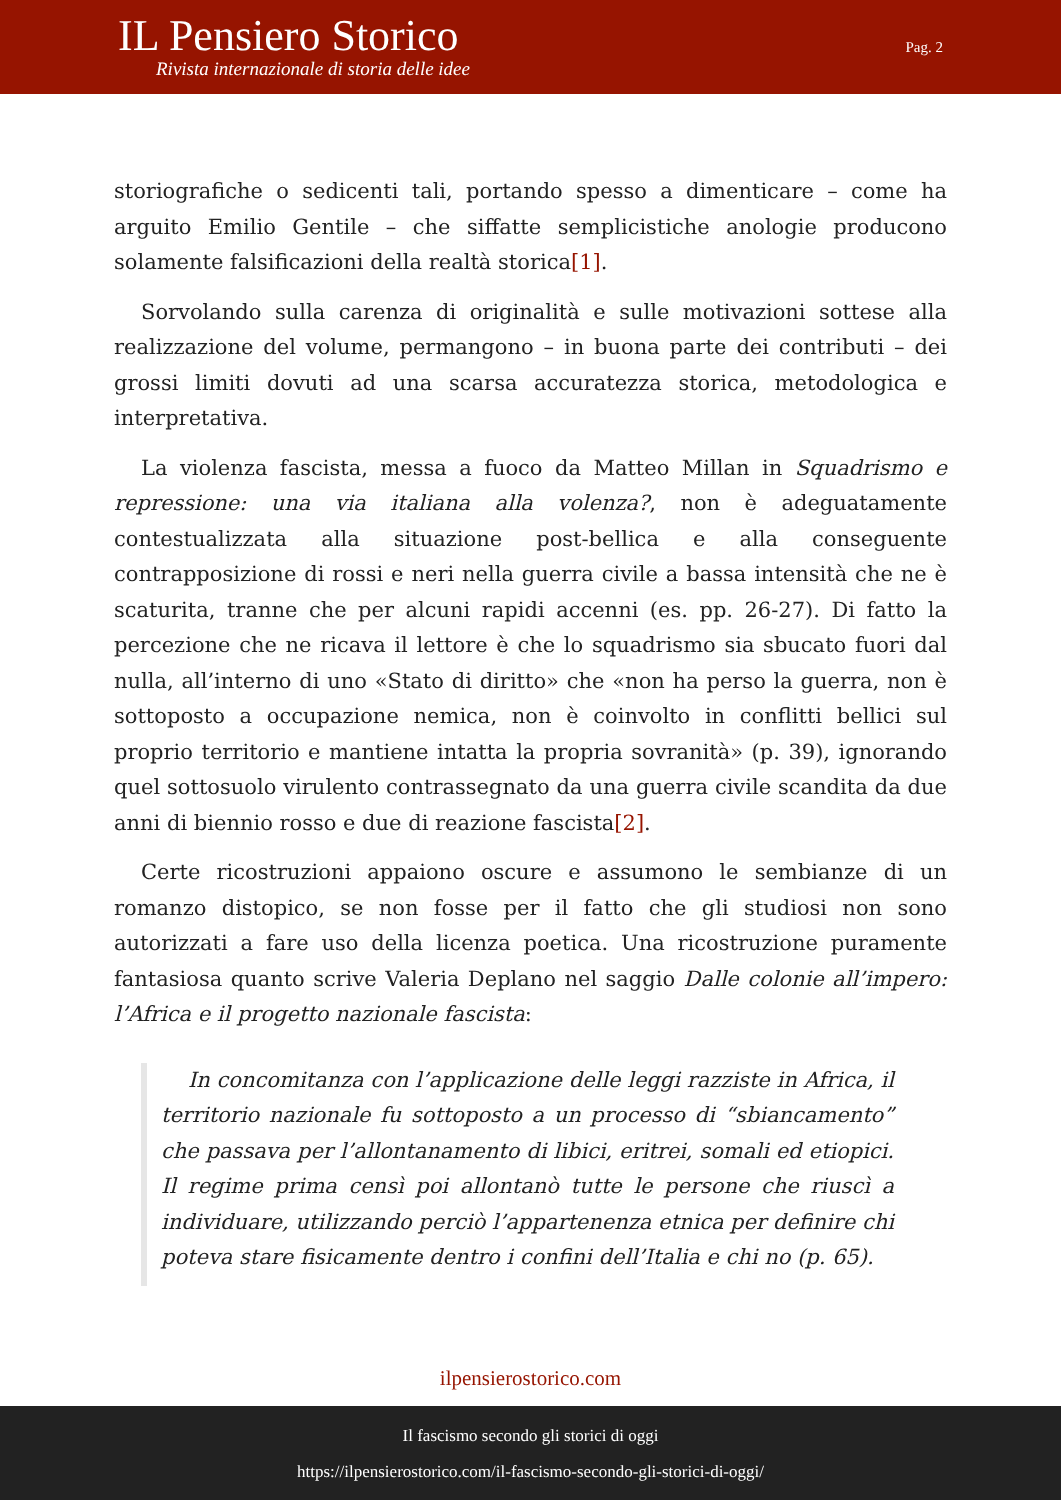IL Pensiero Storico
Rivista internazionale di storia delle idee
Pag. 2
storiografiche o sedicenti tali, portando spesso a dimenticare – come ha arguito Emilio Gentile – che siffatte semplicistiche anologie producono solamente falsificazioni della realtà storica[1].
Sorvolando sulla carenza di originalità e sulle motivazioni sottese alla realizzazione del volume, permangono – in buona parte dei contributi – dei grossi limiti dovuti ad una scarsa accuratezza storica, metodologica e interpretativa.
La violenza fascista, messa a fuoco da Matteo Millan in Squadrismo e repressione: una via italiana alla volenza?, non è adeguatamente contestualizzata alla situazione post-bellica e alla conseguente contrapposizione di rossi e neri nella guerra civile a bassa intensità che ne è scaturita, tranne che per alcuni rapidi accenni (es. pp. 26-27). Di fatto la percezione che ne ricava il lettore è che lo squadrismo sia sbucato fuori dal nulla, all’interno di uno «Stato di diritto» che «non ha perso la guerra, non è sottoposto a occupazione nemica, non è coinvolto in conflitti bellici sul proprio territorio e mantiene intatta la propria sovranità» (p. 39), ignorando quel sottosuolo virulento contrassegnato da una guerra civile scandita da due anni di biennio rosso e due di reazione fascista[2].
Certe ricostruzioni appaiono oscure e assumono le sembianze di un romanzo distopico, se non fosse per il fatto che gli studiosi non sono autorizzati a fare uso della licenza poetica. Una ricostruzione puramente fantasiosa quanto scrive Valeria Deplano nel saggio Dalle colonie all’impero: l’Africa e il progetto nazionale fascista:
In concomitanza con l’applicazione delle leggi razziste in Africa, il territorio nazionale fu sottoposto a un processo di “sbiancamento” che passava per l’allontanamento di libici, eritrei, somali ed etiopici. Il regime prima censì poi allontanò tutte le persone che riuscì a individuare, utilizzando perciò l’appartenenza etnica per definire chi poteva stare fisicamente dentro i confini dell’Italia e chi no (p. 65).
ilpensierostorico.com
Il fascismo secondo gli storici di oggi
https://ilpensierostorico.com/il-fascismo-secondo-gli-storici-di-oggi/